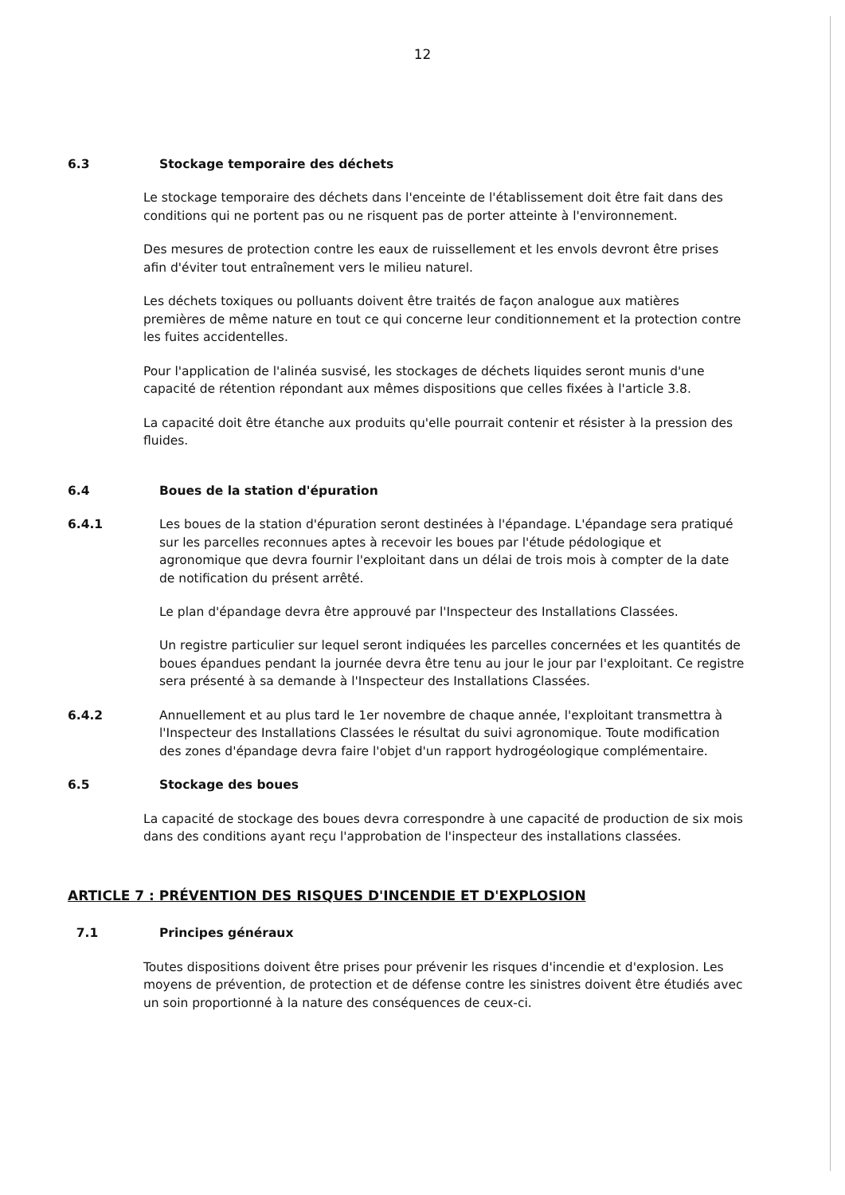12
6.3 Stockage temporaire des déchets
Le stockage temporaire des déchets dans l'enceinte de l'établissement doit être fait dans des conditions qui ne portent pas ou ne risquent pas de porter atteinte à l'environnement.
Des mesures de protection contre les eaux de ruissellement et les envols devront être prises afin d'éviter tout entraînement vers le milieu naturel.
Les déchets toxiques ou polluants doivent être traités de façon analogue aux matières premières de même nature en tout ce qui concerne leur conditionnement et la protection contre les fuites accidentelles.
Pour l'application de l'alinéa susvisé, les stockages de déchets liquides seront munis d'une capacité de rétention répondant aux mêmes dispositions que celles fixées à l'article 3.8.
La capacité doit être étanche aux produits qu'elle pourrait contenir et résister à la pression des fluides.
6.4 Boues de la station d'épuration
6.4.1 Les boues de la station d'épuration seront destinées à l'épandage. L'épandage sera pratiqué sur les parcelles reconnues aptes à recevoir les boues par l'étude pédologique et agronomique que devra fournir l'exploitant dans un délai de trois mois à compter de la date de notification du présent arrêté.
Le plan d'épandage devra être approuvé par l'Inspecteur des Installations Classées.
Un registre particulier sur lequel seront indiquées les parcelles concernées et les quantités de boues épandues pendant la journée devra être tenu au jour le jour par l'exploitant. Ce registre sera présenté à sa demande à l'Inspecteur des Installations Classées.
6.4.2 Annuellement et au plus tard le 1er novembre de chaque année, l'exploitant transmettra à l'Inspecteur des Installations Classées le résultat du suivi agronomique. Toute modification des zones d'épandage devra faire l'objet d'un rapport hydrogéologique complémentaire.
6.5 Stockage des boues
La capacité de stockage des boues devra correspondre à une capacité de production de six mois dans des conditions ayant reçu l'approbation de l'inspecteur des installations classées.
ARTICLE 7 : PRÉVENTION DES RISQUES D'INCENDIE ET D'EXPLOSION
7.1 Principes généraux
Toutes dispositions doivent être prises pour prévenir les risques d'incendie et d'explosion. Les moyens de prévention, de protection et de défense contre les sinistres doivent être étudiés avec un soin proportionné à la nature des conséquences de ceux-ci.